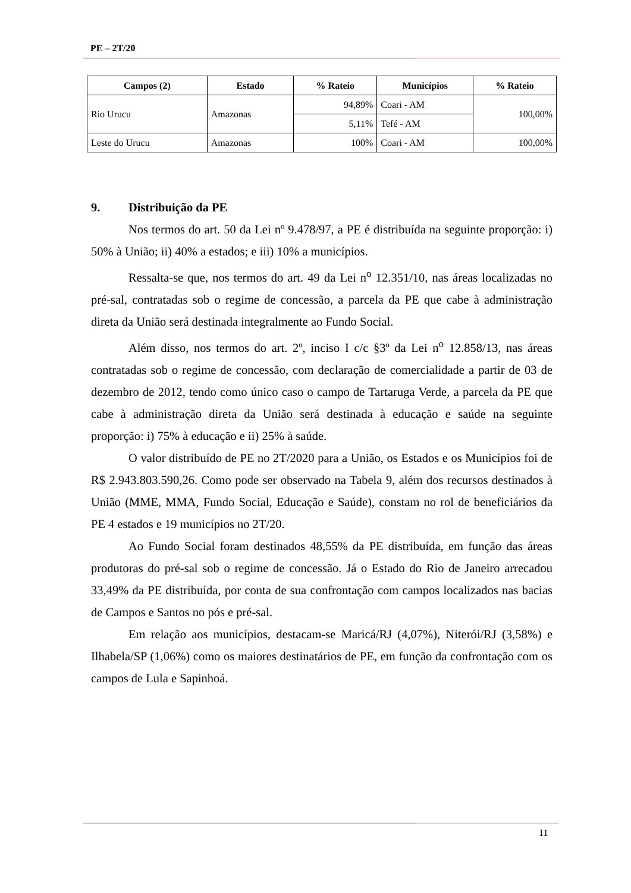PE – 2T/20
| Campos (2) | Estado | % Rateio | Municípios | % Rateio |
| --- | --- | --- | --- | --- |
| Rio Urucu | Amazonas | 94,89% | Coari - AM | 100,00% |
| | | 5,11% | Tefé - AM | |
| Leste do Urucu | Amazonas | 100% | Coari - AM | 100,00% |
9. Distribuição da PE
Nos termos do art. 50 da Lei nº 9.478/97, a PE é distribuída na seguinte proporção: i) 50% à União; ii) 40% a estados; e iii) 10% a municípios.
Ressalta-se que, nos termos do art. 49 da Lei n<sup>o</sup> 12.351/10, nas áreas localizadas no pré-sal, contratadas sob o regime de concessão, a parcela da PE que cabe à administração direta da União será destinada integralmente ao Fundo Social.
Além disso, nos termos do art. 2º, inciso I c/c §3º da Lei n<sup>o</sup> 12.858/13, nas áreas contratadas sob o regime de concessão, com declaração de comercialidade a partir de 03 de dezembro de 2012, tendo como único caso o campo de Tartaruga Verde, a parcela da PE que cabe à administração direta da União será destinada à educação e saúde na seguinte proporção: i) 75% à educação e ii) 25% à saúde.
O valor distribuído de PE no 2T/2020 para a União, os Estados e os Municípios foi de R$ 2.943.803.590,26. Como pode ser observado na Tabela 9, além dos recursos destinados à União (MME, MMA, Fundo Social, Educação e Saúde), constam no rol de beneficiários da PE 4 estados e 19 municípios no 2T/20.
Ao Fundo Social foram destinados 48,55% da PE distribuída, em função das áreas produtoras do pré-sal sob o regime de concessão. Já o Estado do Rio de Janeiro arrecadou 33,49% da PE distribuída, por conta de sua confrontação com campos localizados nas bacias de Campos e Santos no pós e pré-sal.
Em relação aos municípios, destacam-se Maricá/RJ (4,07%), Niterói/RJ (3,58%) e Ilhabela/SP (1,06%) como os maiores destinatários de PE, em função da confrontação com os campos de Lula e Sapinhoá.
11